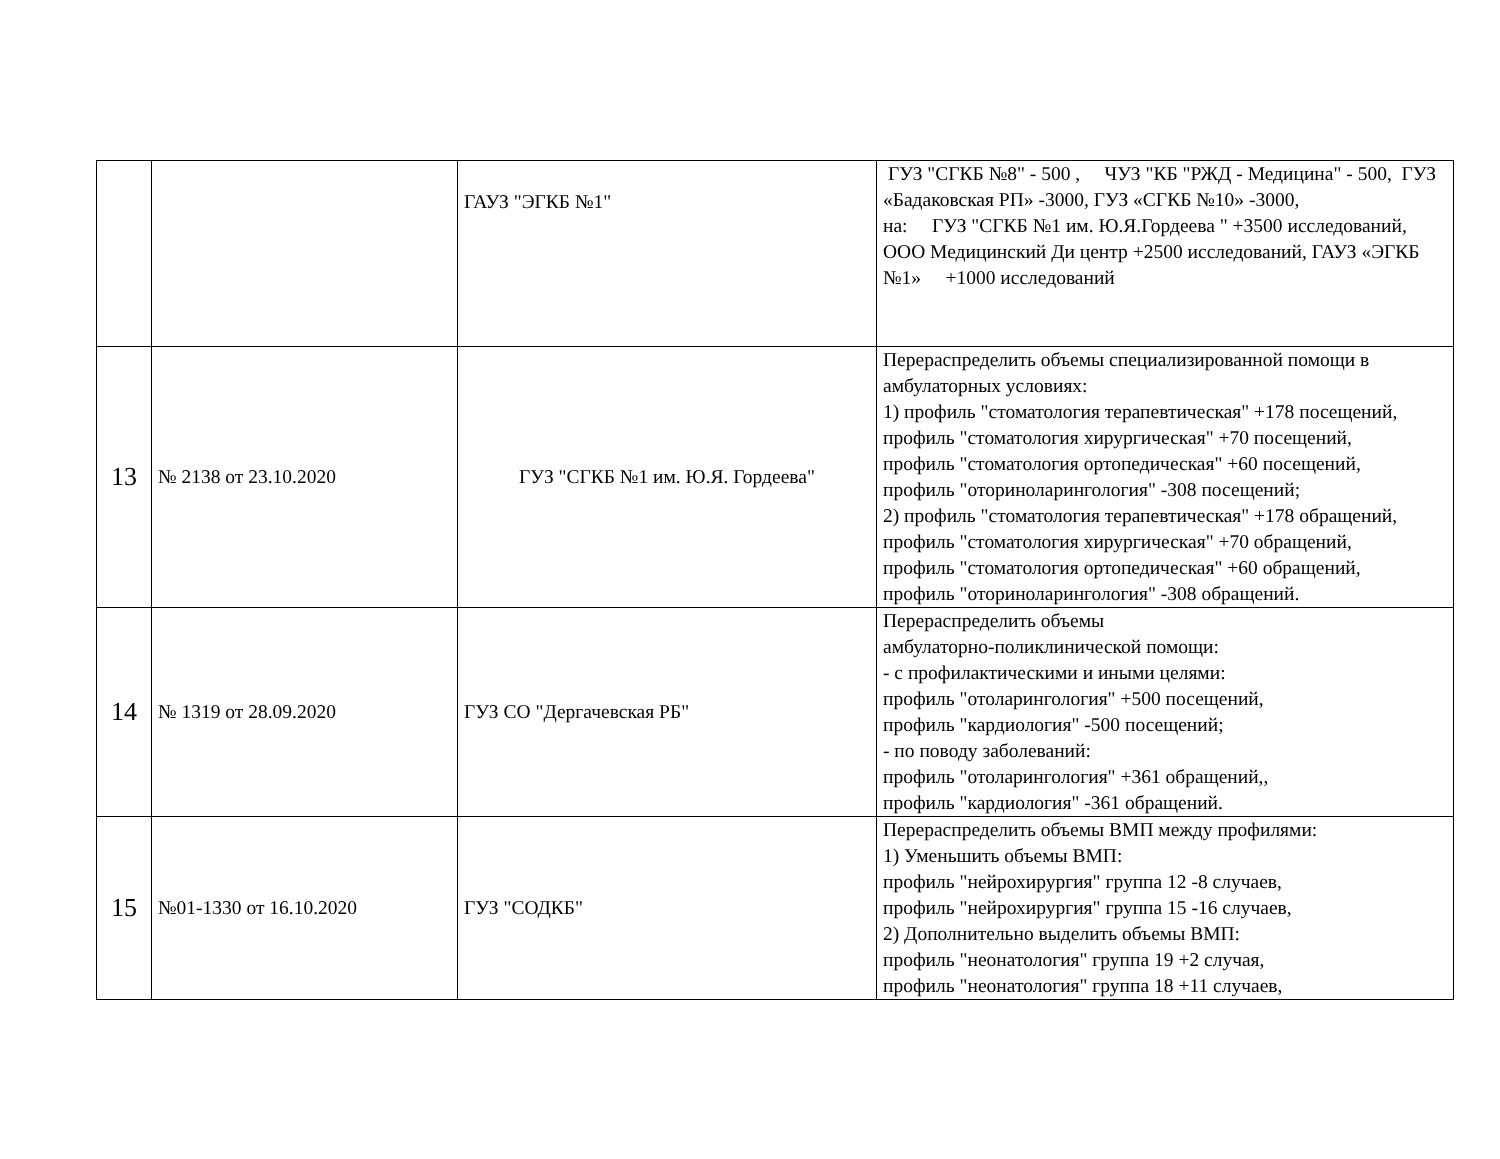| | | ГАУЗ "ЭГКБ №1" | ГУЗ "СГКБ №8" - 500 , ЧУЗ "КБ "РЖД - Медицина" - 500, ГУЗ «Бадаковская РП» -3000, ГУЗ «СГКБ №10» -3000, на: ГУЗ "СГКБ №1 им. Ю.Я.Гордеева " +3500 исследований, ООО Медицинский Ди центр +2500 исследований, ГАУЗ «ЭГКБ №1» +1000 исследований |
| 13 | № 2138 от 23.10.2020 | ГУЗ "СГКБ №1 им. Ю.Я. Гордеева" | Перераспределить объемы специализированной помощи в амбулаторных условиях: 1) профиль "стоматология терапевтическая" +178 посещений, профиль "стоматология хирургическая" +70 посещений, профиль "стоматология ортопедическая" +60 посещений, профиль "оториноларингология" -308 посещений; 2) профиль "стоматология терапевтическая" +178 обращений, профиль "стоматология хирургическая" +70 обращений, профиль "стоматология ортопедическая" +60 обращений, профиль "оториноларингология" -308 обращений. |
| 14 | № 1319 от 28.09.2020 | ГУЗ СО "Дергачевская РБ" | Перераспределить объемы амбулаторно-поликлинической помощи: - с профилактическими и иными целями: профиль "отоларингология" +500 посещений, профиль "кардиология" -500 посещений; - по поводу заболеваний: профиль "отоларингология" +361 обращений,, профиль "кардиология" -361 обращений. |
| 15 | №01-1330 от 16.10.2020 | ГУЗ "СОДКБ" | Перераспределить объемы ВМП между профилями: 1) Уменьшить объемы ВМП: профиль "нейрохирургия" группа 12 -8 случаев, профиль "нейрохирургия" группа 15 -16 случаев, 2) Дополнительно выделить объемы ВМП: профиль "неонатология" группа 19 +2 случая, профиль "неонатология" группа 18 +11 случаев, |